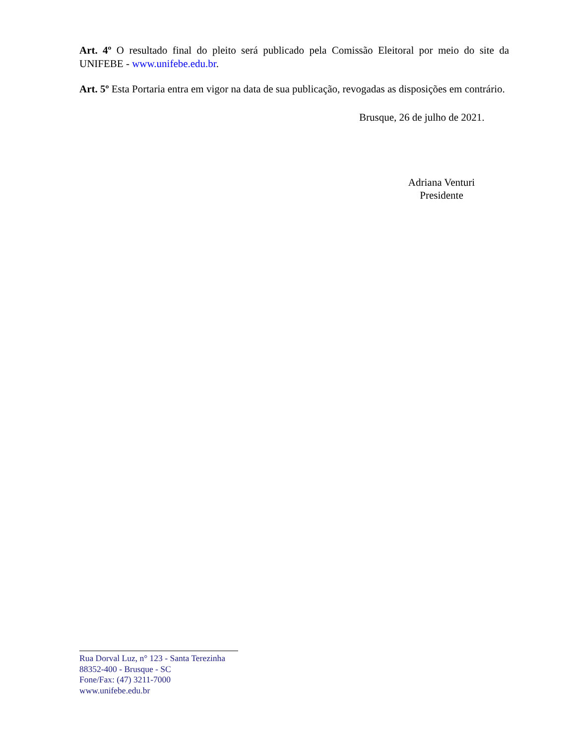Art. 4º O resultado final do pleito será publicado pela Comissão Eleitoral por meio do site da UNIFEBE - www.unifebe.edu.br.
Art. 5º Esta Portaria entra em vigor na data de sua publicação, revogadas as disposições em contrário.
Brusque, 26 de julho de 2021.
Adriana Venturi
Presidente
Rua Dorval Luz, n° 123 - Santa Terezinha
88352-400 - Brusque - SC
Fone/Fax: (47) 3211-7000
www.unifebe.edu.br